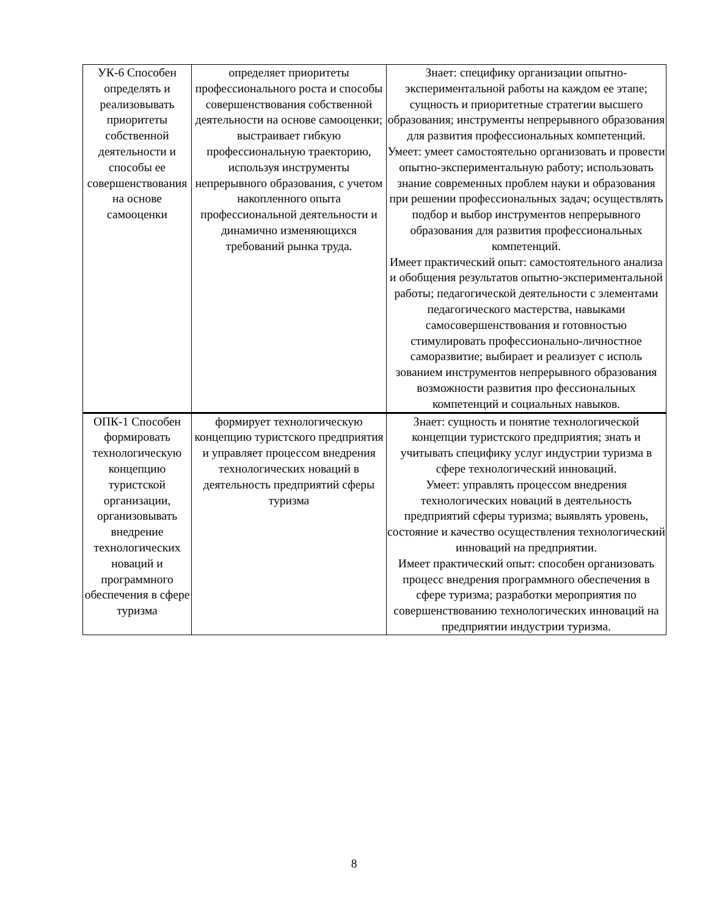| УК-6 Способен определять и реализовывать приоритеты собственной деятельности и способы ее совершенствования на основе самооценки | определяет приоритеты профессионального роста и способы совершенствования собственной деятельности на основе самооценки; выстраивает гибкую профессиональную траекторию, используя инструменты непрерывного образования, с учетом накопленного опыта профессиональной деятельности и динамично изменяющихся требований рынка труда. | Знает: специфику организации опытно-экспериментальной работы на каждом ее этапе; сущность и приоритетные стратегии высшего образования; инструменты непрерывного образования для развития профессиональных компетенций. Умеет: умеет самостоятельно организовать и провести опытно-экспериментальную работу; использовать знание современных проблем науки и образования при решении профессиональных задач; осуществлять подбор и выбор инструментов непрерывного образования для развития профессиональных компетенций. Имеет практический опыт: самостоятельного анализа и обобщения результатов опытно-экспериментальной работы; педагогической деятельности с элементами педагогического мастерства, навыками самосовершенствования и готовностью стимулировать профессионально-личностное саморазвитие; выбирает и реализует с исполь зованием инструментов непрерывного образования возможности развития про фессиональных компетенций и социальных навыков. |
| ОПК-1 Способен формировать технологическую концепцию туристской организации, организовывать внедрение технологических новаций и программного обеспечения в сфере туризма | формирует технологическую концепцию туристского предприятия и управляет процессом внедрения технологических новаций в деятельность предприятий сферы туризма | Знает: сущность и понятие технологической концепции туристского предприятия; знать и учитывать специфику услуг индустрии туризма в сфере технологический инноваций. Умеет: управлять процессом внедрения технологических новаций в деятельность предприятий сферы туризма; выявлять уровень, состояние и качество осуществления технологический инноваций на предприятии. Имеет практический опыт: способен организовать процесс внедрения программного обеспечения в сфере туризма; разработки мероприятия по совершенствованию технологических инноваций на предприятии индустрии туризма. |
8